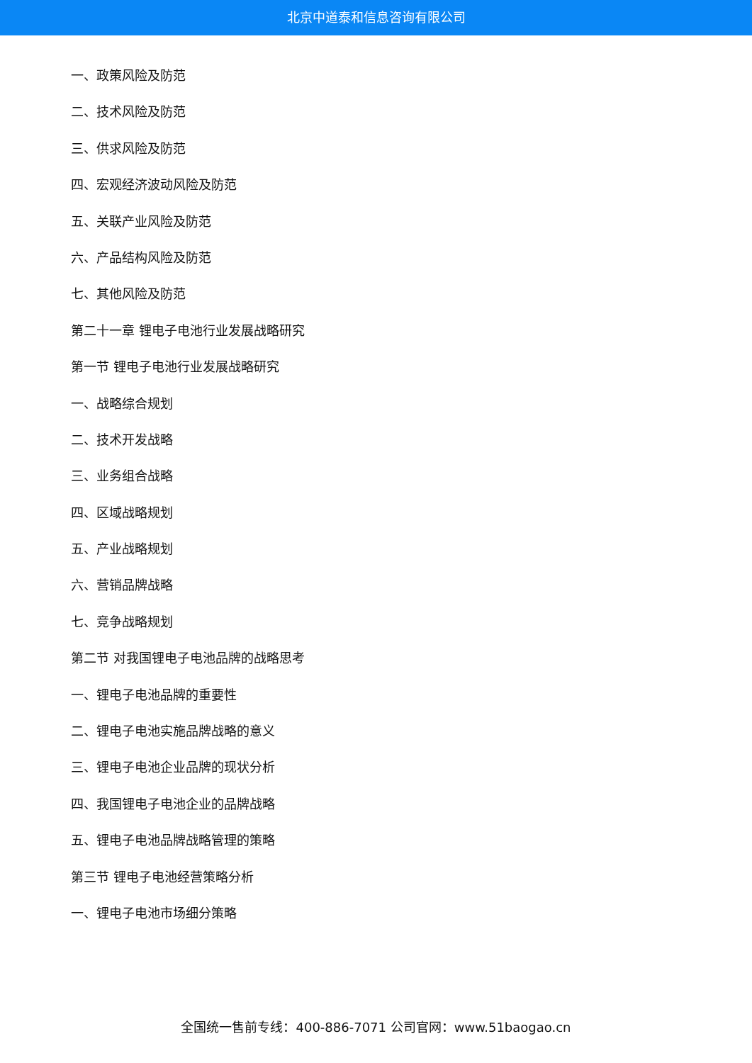北京中道泰和信息咨询有限公司
一、政策风险及防范
二、技术风险及防范
三、供求风险及防范
四、宏观经济波动风险及防范
五、关联产业风险及防范
六、产品结构风险及防范
七、其他风险及防范
第二十一章 锂电子电池行业发展战略研究
第一节 锂电子电池行业发展战略研究
一、战略综合规划
二、技术开发战略
三、业务组合战略
四、区域战略规划
五、产业战略规划
六、营销品牌战略
七、竞争战略规划
第二节 对我国锂电子电池品牌的战略思考
一、锂电子电池品牌的重要性
二、锂电子电池实施品牌战略的意义
三、锂电子电池企业品牌的现状分析
四、我国锂电子电池企业的品牌战略
五、锂电子电池品牌战略管理的策略
第三节 锂电子电池经营策略分析
一、锂电子电池市场细分策略
全国统一售前专线：400-886-7071 公司官网：www.51baogao.cn